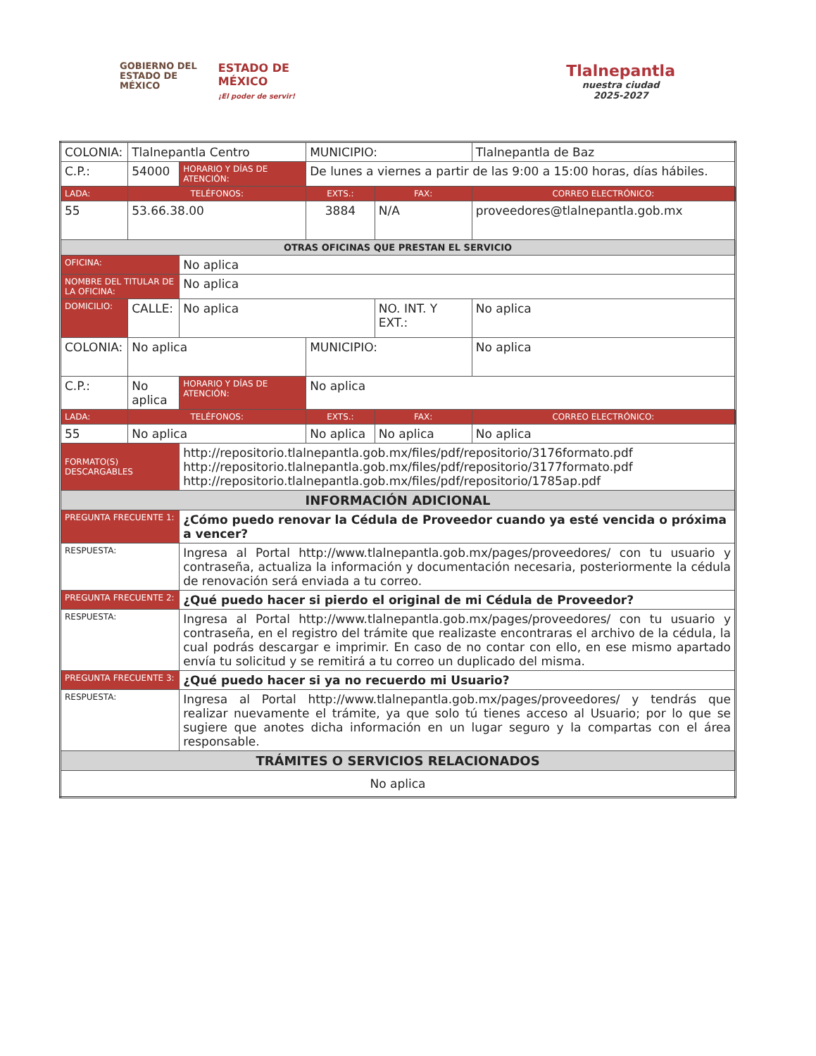GOBIERNO DEL
ESTADO DE
MÉXICO
ESTADO DE
MÉXICO
¡El poder de servir!
Tlalnepantla
nuestra ciudad
2025-2027
| COLONIA: | Tlalnepantla Centro | | | MUNICIPIO: | | Tlalnepantla de Baz | |
| C.P.: | 54000 | | HORARIO Y DÍAS DE ATENCIÓN: | De lunes a viernes a partir de las 9:00 a 15:00 horas, días hábiles. | | | |
| LADA: | TELÉFONOS: | | | EXTS.: | FAX: | | CORREO ELECTRÓNICO: |
| 55 | 53.66.38.00 | | | 3884 | N/A | | proveedores@tlalnepantla.gob.mx |
| OTRAS OFICINAS QUE PRESTAN EL SERVICIO | | | | | | | |
| OFICINA: | | | No aplica | | | | |
| NOMBRE DEL TITULAR DE LA OFICINA: | | | No aplica | | | | |
| DOMICILIO: | CALLE: | No aplica | | | NO. INT. Y EXT.: | No aplica | |
| COLONIA: | No aplica | | | MUNICIPIO: | | No aplica | |
| C.P.: | No aplica | | HORARIO Y DÍAS DE ATENCIÓN: | No aplica | | | |
| LADA: | TELÉFONOS: | | | EXTS.: | FAX: | | CORREO ELECTRÓNICO: |
| 55 | No aplica | | | No aplica | No aplica | | No aplica |
| FORMATO(S) DESCARGABLES | | | http://repositorio.tlalnepantla.gob.mx/files/pdf/repositorio/3176formato.pdf http://repositorio.tlalnepantla.gob.mx/files/pdf/repositorio/3177formato.pdf http://repositorio.tlalnepantla.gob.mx/files/pdf/repositorio/1785ap.pdf | | | | |
| INFORMACIÓN ADICIONAL | | | | | | | |
| PREGUNTA FRECUENTE 1: | | | ¿Cómo puedo renovar la Cédula de Proveedor cuando ya esté vencida o próxima a vencer? | | | | |
| RESPUESTA: | | | Ingresa al Portal http://www.tlalnepantla.gob.mx/pages/proveedores/ con tu usuario y contraseña, actualiza la información y documentación necesaria, posteriormente la cédula de renovación será enviada a tu correo. | | | | |
| PREGUNTA FRECUENTE 2: | | | ¿Qué puedo hacer si pierdo el original de mi Cédula de Proveedor? | | | | |
| RESPUESTA: | | | Ingresa al Portal http://www.tlalnepantla.gob.mx/pages/proveedores/ con tu usuario y contraseña, en el registro del trámite que realizaste encontraras el archivo de la cédula, la cual podrás descargar e imprimir. En caso de no contar con ello, en ese mismo apartado envía tu solicitud y se remitirá a tu correo un duplicado del misma. | | | | |
| PREGUNTA FRECUENTE 3: | | | ¿Qué puedo hacer si ya no recuerdo mi Usuario? | | | | |
| RESPUESTA: | | | Ingresa al Portal http://www.tlalnepantla.gob.mx/pages/proveedores/ y tendrás que realizar nuevamente el trámite, ya que solo tú tienes acceso al Usuario; por lo que se sugiere que anotes dicha información en un lugar seguro y la compartas con el área responsable. | | | | |
| TRÁMITES O SERVICIOS RELACIONADOS | | | | | | | |
| No aplica | | | | | | | |